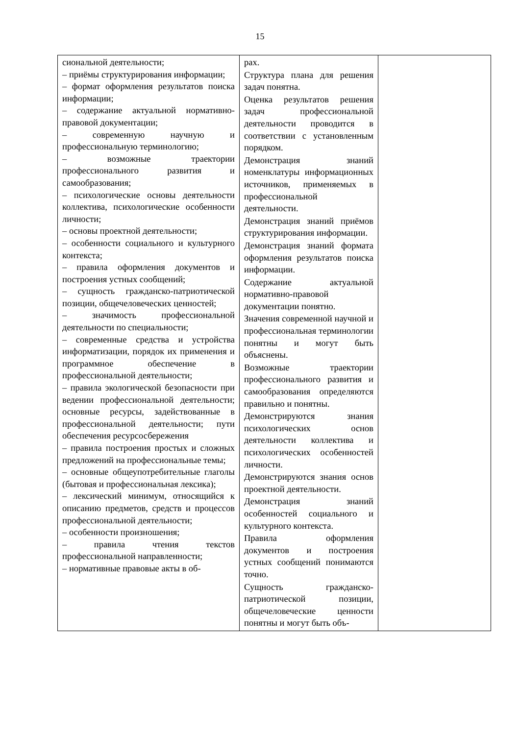15
| сиональной деятельности; – приёмы структурирования информации; – формат оформления результатов поиска информации; – содержание актуальной нормативно-правовой документации; – современную научную и профессиональную терминологию; – возможные траектории профессионального развития и самообразования; – психологические основы деятельности коллектива, психологические особенности личности; – основы проектной деятельности; – особенности социального и культурного контекста; – правила оформления документов и построения устных сообщений; – сущность гражданско-патриотической позиции, общечеловеческих ценностей; – значимость профессиональной деятельности по специальности; – современные средства и устройства информатизации, порядок их применения и программное обеспечение в профессиональной деятельности; – правила экологической безопасности при ведении профессиональной деятельности; основные ресурсы, задействованные в профессиональной деятельности; пути обеспечения ресурсосбережения – правила построения простых и сложных предложений на профессиональные темы; – основные общеупотребительные глаголы (бытовая и профессиональная лексика); – лексический минимум, относящийся к описанию предметов, средств и процессов профессиональной деятельности; – особенности произношения; – правила чтения текстов профессиональной направленности; – нормативные правовые акты в об- | рах. Структура плана для решения задач понятна. Оценка результатов решения задач профессиональной деятельности проводится в соответствии с установленным порядком. Демонстрация знаний номенклатуры информационных источников, применяемых в профессиональной деятельности. Демонстрация знаний приёмов структурирования информации. Демонстрация знаний формата оформления результатов поиска информации. Содержание актуальной нормативно-правовой документации понятно. Значения современной научной и профессиональная терминологии понятны и могут быть объяснены. Возможные траектории профессионального развития и самообразования определяются правильно и понятны. Демонстрируются знания психологических основ деятельности коллектива и психологических особенностей личности. Демонстрируются знания основ проектной деятельности. Демонстрация знаний особенностей социального и культурного контекста. Правила оформления документов и построения устных сообщений понимаются точно. Сущность гражданско-патриотической позиции, общечеловеческие ценности понятны и могут быть объ- | |